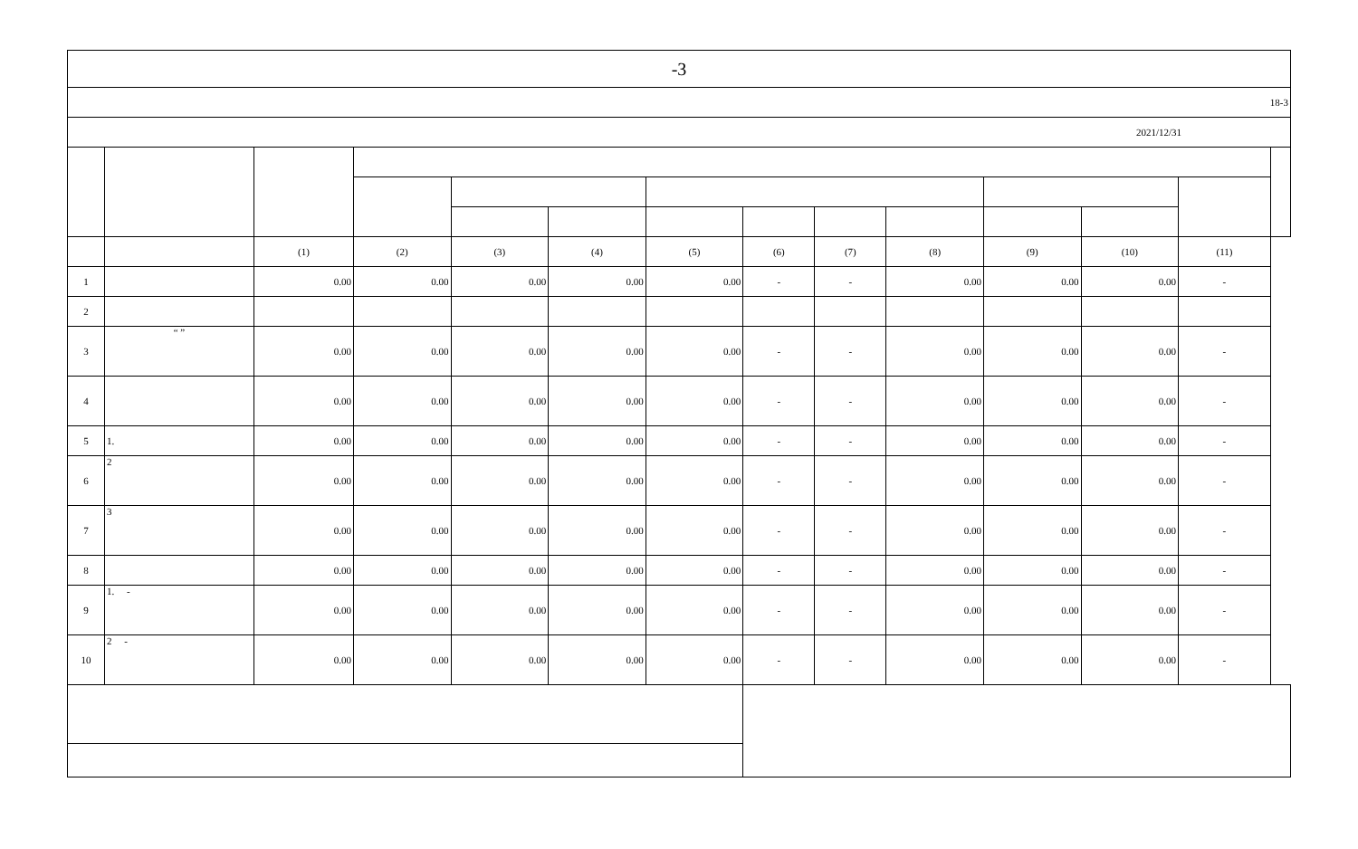| -3 | | | | | | | | | | | | | |
| 18-3 | | | | | | | | | | | | | |
| 2021/12/31 | | | | | | | | | | | | | |
| | | (1) | (2) | (3) | (4) | (5) | (6) | (7) | (8) | (9) | (10) | (11) | |
| 1 | | 0.00 | 0.00 | 0.00 | 0.00 | 0.00 | - | - | 0.00 | 0.00 | 0.00 | - | |
| 2 | | | | | | | | | | | | | |
| 3 | “ ” | 0.00 | 0.00 | 0.00 | 0.00 | 0.00 | - | - | 0.00 | 0.00 | 0.00 | - | |
| 4 | | 0.00 | 0.00 | 0.00 | 0.00 | 0.00 | - | - | 0.00 | 0.00 | 0.00 | - | |
| 5 | 1. | 0.00 | 0.00 | 0.00 | 0.00 | 0.00 | - | - | 0.00 | 0.00 | 0.00 | - | |
| 6 | 2 | 0.00 | 0.00 | 0.00 | 0.00 | 0.00 | - | - | 0.00 | 0.00 | 0.00 | - | |
| 7 | 3 | 0.00 | 0.00 | 0.00 | 0.00 | 0.00 | - | - | 0.00 | 0.00 | 0.00 | - | |
| 8 | | 0.00 | 0.00 | 0.00 | 0.00 | 0.00 | - | - | 0.00 | 0.00 | 0.00 | - | |
| 9 | 1. - | 0.00 | 0.00 | 0.00 | 0.00 | 0.00 | - | - | 0.00 | 0.00 | 0.00 | - | |
| 10 | 2 - | 0.00 | 0.00 | 0.00 | 0.00 | 0.00 | - | - | 0.00 | 0.00 | 0.00 | - | |